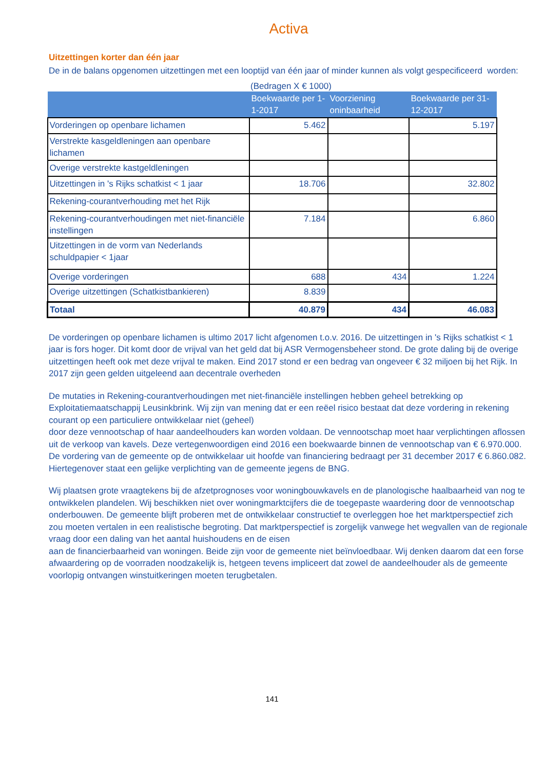Activa
Uitzettingen korter dan één jaar
De in de balans opgenomen uitzettingen met een looptijd van één jaar of minder kunnen als volgt gespecificeerd worden:
(Bedragen X € 1000)
| | Boekwaarde per 1-1-2017 | Voorziening oninbaarheid | Boekwaarde per 31-12-2017 |
| --- | --- | --- | --- |
| Vorderingen op openbare lichamen | 5.462 | | 5.197 |
| Verstrekte kasgeldleningen aan openbare lichamen | | | |
| Overige verstrekte kastgeldleningen | | | |
| Uitzettingen in 's Rijks schatkist < 1 jaar | 18.706 | | 32.802 |
| Rekening-courantverhouding met het Rijk | | | |
| Rekening-courantverhoudingen met niet-financiële instellingen | 7.184 | | 6.860 |
| Uitzettingen in de vorm van Nederlands schuldpapier < 1jaar | | | |
| Overige vorderingen | 688 | 434 | 1.224 |
| Overige uitzettingen (Schatkistbankieren) | 8.839 | | |
| Totaal | 40.879 | 434 | 46.083 |
De vorderingen op openbare lichamen is ultimo 2017 licht afgenomen t.o.v. 2016. De uitzettingen in 's Rijks schatkist < 1 jaar is fors hoger. Dit komt door de vrijval van het geld dat bij ASR Vermogensbeheer stond. De grote daling bij de overige uitzettingen heeft ook met deze vrijval te maken. Eind 2017 stond er een bedrag van ongeveer € 32 miljoen bij het Rijk. In 2017 zijn geen gelden uitgeleend aan decentrale overheden
De mutaties in Rekening-courantverhoudingen met niet-financiële instellingen hebben geheel betrekking op Exploitatiemaatschappij Leusinkbrink. Wij zijn van mening dat er een reëel risico bestaat dat deze vordering in rekening courant op een particuliere ontwikkelaar niet (geheel)
door deze vennootschap of haar aandeelhouders kan worden voldaan. De vennootschap moet haar verplichtingen aflossen uit de verkoop van kavels. Deze vertegenwoordigen eind 2016 een boekwaarde binnen de vennootschap van € 6.970.000. De vordering van de gemeente op de ontwikkelaar uit hoofde van financiering bedraagt per 31 december 2017 € 6.860.082. Hiertegenover staat een gelijke verplichting van de gemeente jegens de BNG.
Wij plaatsen grote vraagtekens bij de afzetprognoses voor woningbouwkavels en de planologische haalbaarheid van nog te ontwikkelen plandelen. Wij beschikken niet over woningmarktcijfers die de toegepaste waardering door de vennootschap onderbouwen. De gemeente blijft proberen met de ontwikkelaar constructief te overleggen hoe het marktperspectief zich zou moeten vertalen in een realistische begroting. Dat marktperspectief is zorgelijk vanwege het wegvallen van de regionale vraag door een daling van het aantal huishoudens en de eisen
aan de financierbaarheid van woningen. Beide zijn voor de gemeente niet beïnvloedbaar. Wij denken daarom dat een forse afwaardering op de voorraden noodzakelijk is, hetgeen tevens impliceert dat zowel de aandeelhouder als de gemeente voorlopig ontvangen winstuitkeringen moeten terugbetalen.
141